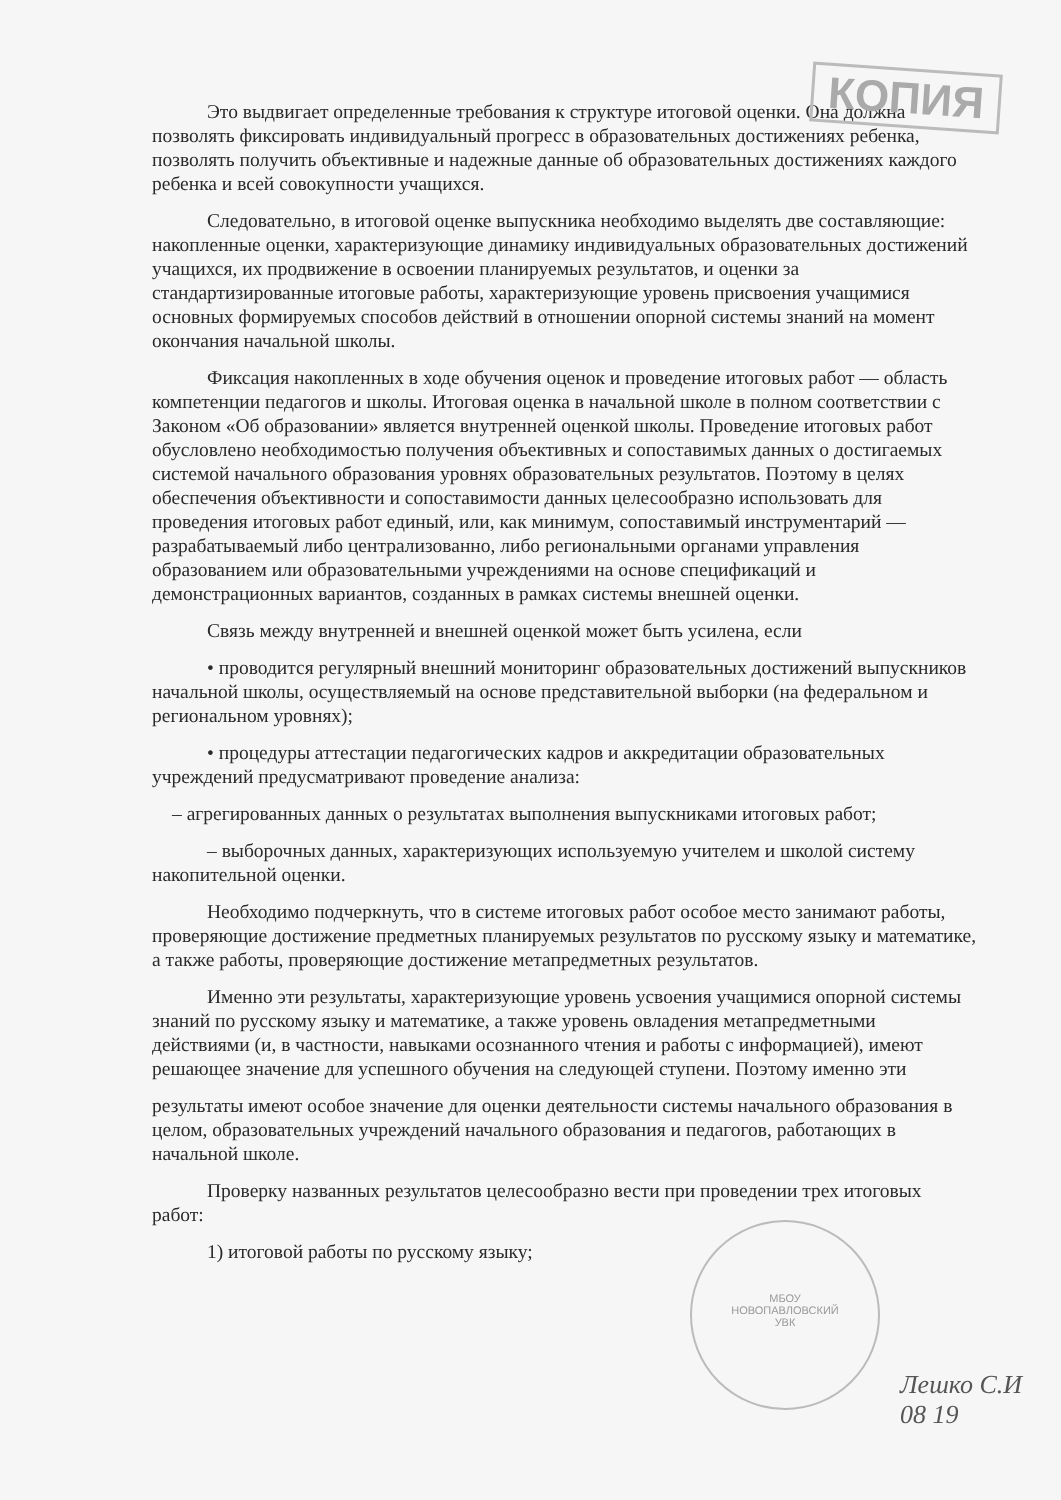КОПИЯ
Это выдвигает определенные требования к структуре итоговой оценки. Она должна позволять фиксировать индивидуальный прогресс в образовательных достижениях ребенка, позволять получить объективные и надежные данные об образовательных достижениях каждого ребенка и всей совокупности учащихся.
Следовательно, в итоговой оценке выпускника необходимо выделять две составляющие: накопленные оценки, характеризующие динамику индивидуальных образовательных достижений учащихся, их продвижение в освоении планируемых результатов, и оценки за стандартизированные итоговые работы, характеризующие уровень присвоения учащимися основных формируемых способов действий в отношении опорной системы знаний на момент окончания начальной школы.
Фиксация накопленных в ходе обучения оценок и проведение итоговых работ — область компетенции педагогов и школы. Итоговая оценка в начальной школе в полном соответствии с Законом «Об образовании» является внутренней оценкой школы. Проведение итоговых работ обусловлено необходимостью получения объективных и сопоставимых данных о достигаемых системой начального образования уровнях образовательных результатов. Поэтому в целях обеспечения объективности и сопоставимости данных целесообразно использовать для проведения итоговых работ единый, или, как минимум, сопоставимый инструментарий — разрабатываемый либо централизованно, либо региональными органами управления образованием или образовательными учреждениями на основе спецификаций и демонстрационных вариантов, созданных в рамках системы внешней оценки.
Связь между внутренней и внешней оценкой может быть усилена, если
• проводится регулярный внешний мониторинг образовательных достижений выпускников начальной школы, осуществляемый на основе представительной выборки (на федеральном и региональном уровнях);
• процедуры аттестации педагогических кадров и аккредитации образовательных учреждений предусматривают проведение анализа:
– агрегированных данных о результатах выполнения выпускниками итоговых работ;
– выборочных данных, характеризующих используемую учителем и школой систему накопительной оценки.
Необходимо подчеркнуть, что в системе итоговых работ особое место занимают работы, проверяющие достижение предметных планируемых результатов по русскому языку и математике, а также работы, проверяющие достижение метапредметных результатов.
Именно эти результаты, характеризующие уровень усвоения учащимися опорной системы знаний по русскому языку и математике, а также уровень овладения метапредметными действиями (и, в частности, навыками осознанного чтения и работы с информацией), имеют решающее значение для успешного обучения на следующей ступени. Поэтому именно эти
результаты имеют особое значение для оценки деятельности системы начального образования в целом, образовательных учреждений начального образования и педагогов, работающих в начальной школе.
Проверку названных результатов целесообразно вести при проведении трех итоговых работ:
1) итоговой работы по русскому языку;
МБОУ
НОВОПАВЛОВСКИЙ
УВК
Лешко С.И
08 19